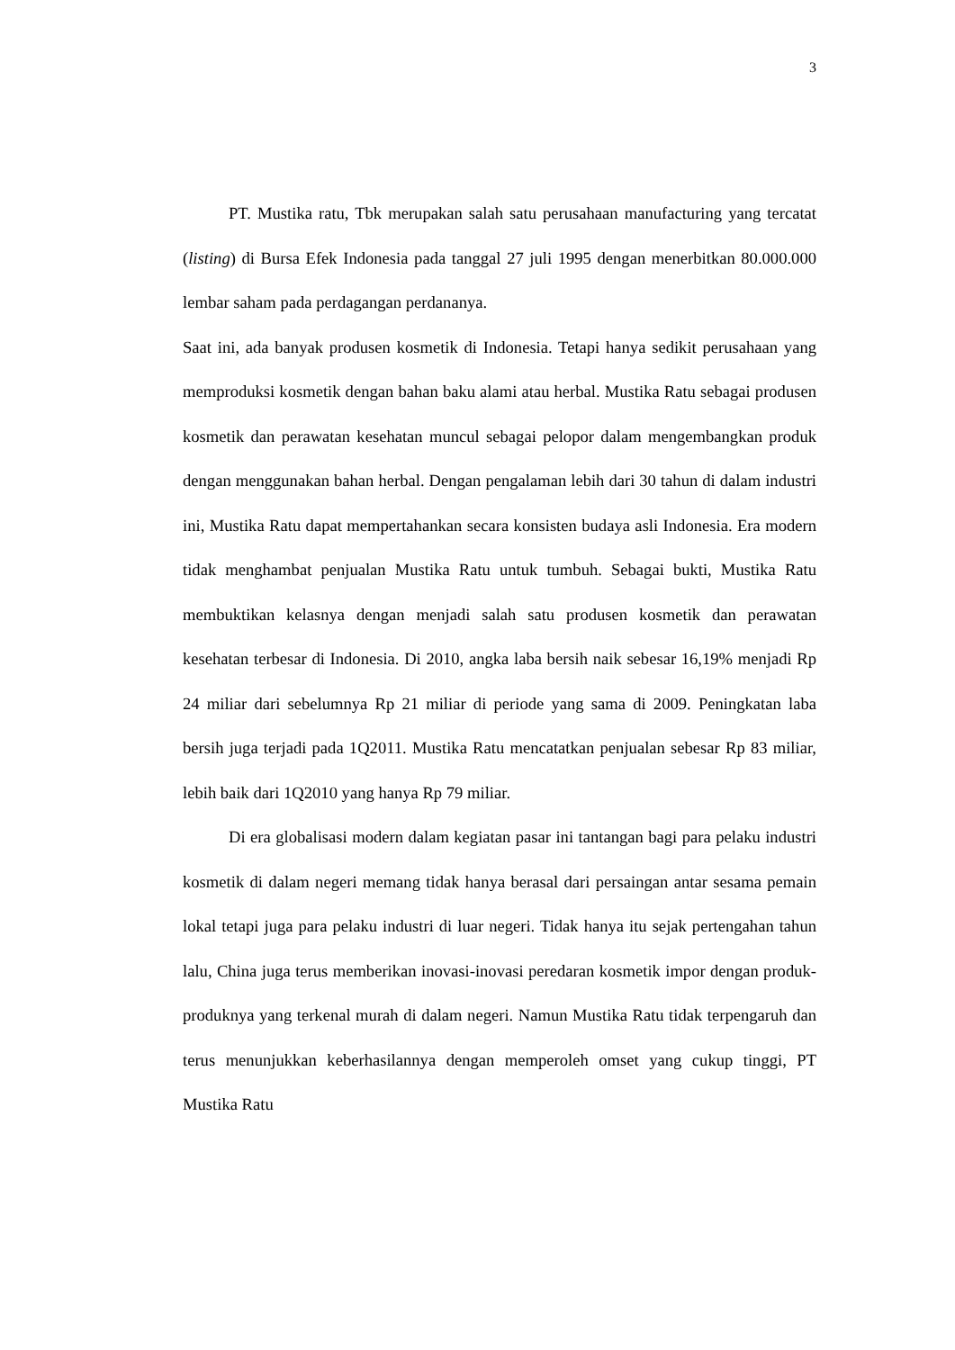3
PT. Mustika ratu, Tbk merupakan salah satu perusahaan manufacturing yang tercatat (listing) di Bursa Efek Indonesia pada tanggal 27 juli 1995 dengan menerbitkan 80.000.000 lembar saham pada perdagangan perdananya.
Saat ini, ada banyak produsen kosmetik di Indonesia. Tetapi hanya sedikit perusahaan yang memproduksi kosmetik dengan bahan baku alami atau herbal. Mustika Ratu sebagai produsen kosmetik dan perawatan kesehatan muncul sebagai pelopor dalam mengembangkan produk dengan menggunakan bahan herbal. Dengan pengalaman lebih dari 30 tahun di dalam industri ini, Mustika Ratu dapat mempertahankan secara konsisten budaya asli Indonesia. Era modern tidak menghambat penjualan Mustika Ratu untuk tumbuh. Sebagai bukti, Mustika Ratu membuktikan kelasnya dengan menjadi salah satu produsen kosmetik dan perawatan kesehatan terbesar di Indonesia. Di 2010, angka laba bersih naik sebesar 16,19% menjadi Rp 24 miliar dari sebelumnya Rp 21 miliar di periode yang sama di 2009. Peningkatan laba bersih juga terjadi pada 1Q2011. Mustika Ratu mencatatkan penjualan sebesar Rp 83 miliar, lebih baik dari 1Q2010 yang hanya Rp 79 miliar.
Di era globalisasi modern dalam kegiatan pasar ini tantangan bagi para pelaku industri kosmetik di dalam negeri memang tidak hanya berasal dari persaingan antar sesama pemain lokal tetapi juga para pelaku industri di luar negeri. Tidak hanya itu sejak pertengahan tahun lalu, China juga terus memberikan inovasi-inovasi peredaran kosmetik impor dengan produk-produknya yang terkenal murah di dalam negeri. Namun Mustika Ratu tidak terpengaruh dan terus menunjukkan keberhasilannya dengan memperoleh omset yang cukup tinggi, PT Mustika Ratu